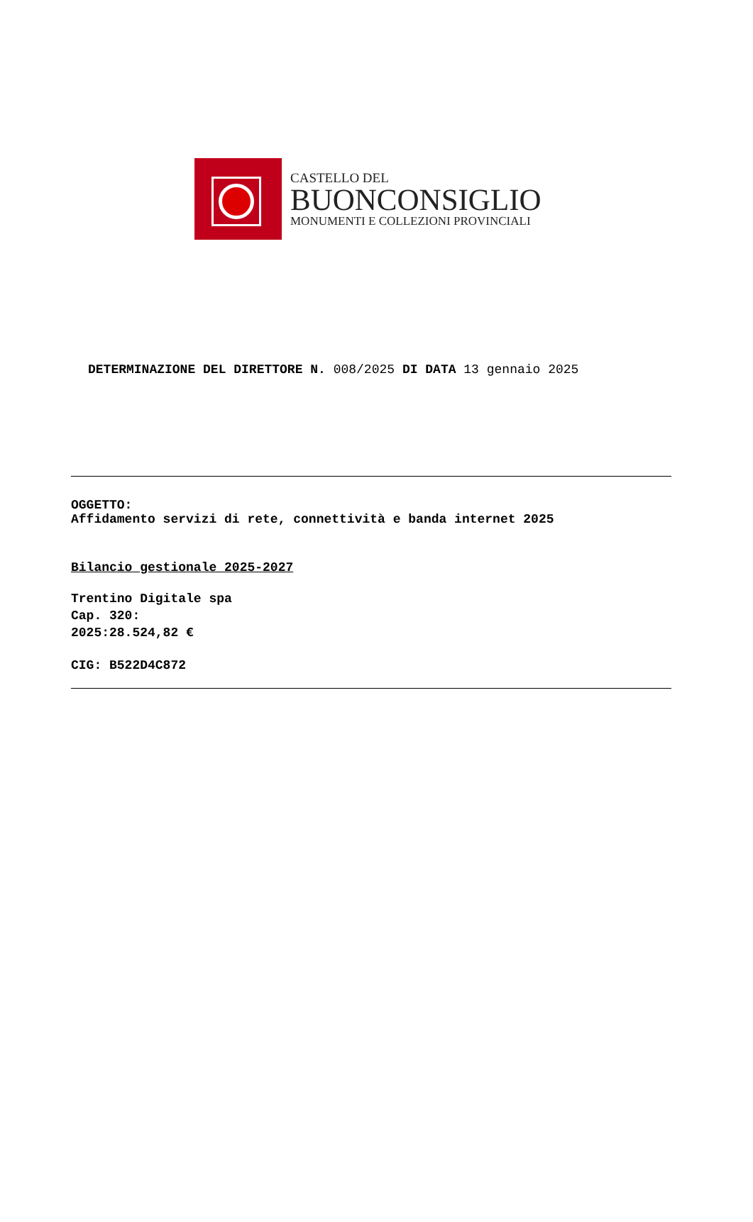CASTELLO DEL
BUONCONSIGLIO
MONUMENTI E COLLEZIONI PROVINCIALI
DETERMINAZIONE DEL DIRETTORE N. 008/2025 DI DATA 13 gennaio 2025
OGGETTO:
Affidamento servizi di rete, connettività e banda internet 2025
Bilancio gestionale 2025-2027
Trentino Digitale spa
Cap. 320:
2025:28.524,82 €
CIG: B522D4C872